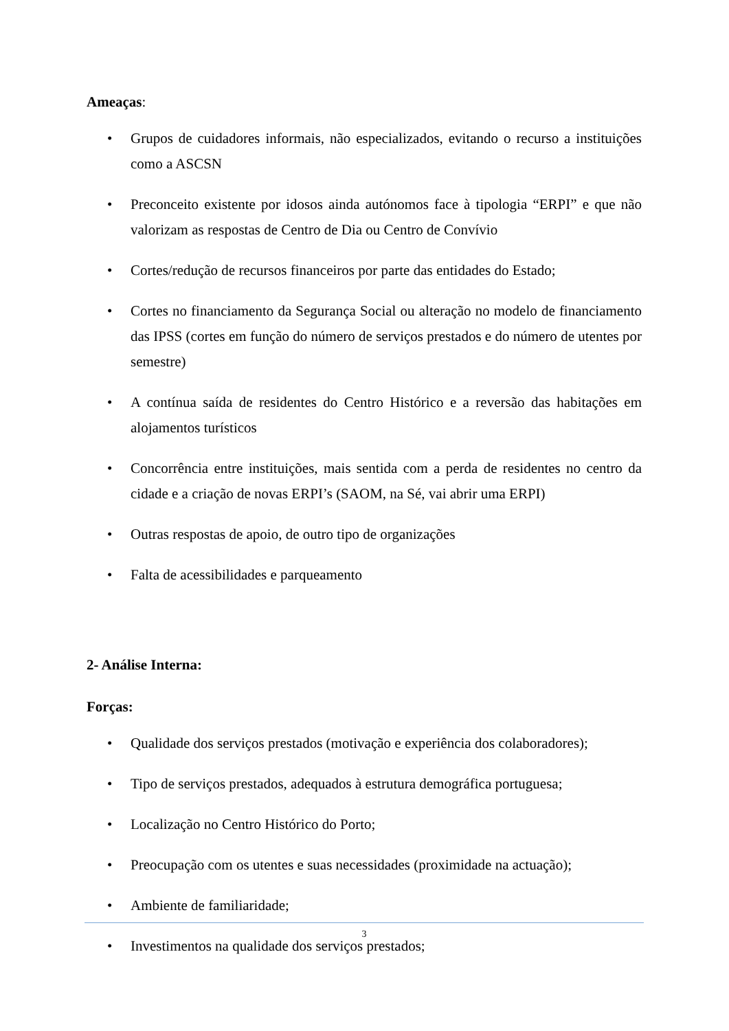Ameaças:
• Grupos de cuidadores informais, não especializados, evitando o recurso a instituições como a ASCSN
• Preconceito existente por idosos ainda autónomos face à tipologia “ERPI” e que não valorizam as respostas de Centro de Dia ou Centro de Convívio
• Cortes/redução de recursos financeiros por parte das entidades do Estado;
• Cortes no financiamento da Segurança Social ou alteração no modelo de financiamento das IPSS (cortes em função do número de serviços prestados e do número de utentes por semestre)
• A contínua saída de residentes do Centro Histórico e a reversão das habitações em alojamentos turísticos
• Concorrência entre instituições, mais sentida com a perda de residentes no centro da cidade e a criação de novas ERPI’s (SAOM, na Sé, vai abrir uma ERPI)
• Outras respostas de apoio, de outro tipo de organizações
• Falta de acessibilidades e parqueamento
2- Análise Interna:
Forças:
• Qualidade dos serviços prestados (motivação e experiência dos colaboradores);
• Tipo de serviços prestados, adequados à estrutura demográfica portuguesa;
• Localização no Centro Histórico do Porto;
• Preocupação com os utentes e suas necessidades (proximidade na actuação);
• Ambiente de familiaridade;
• Investimentos na qualidade dos serviços prestados;
3